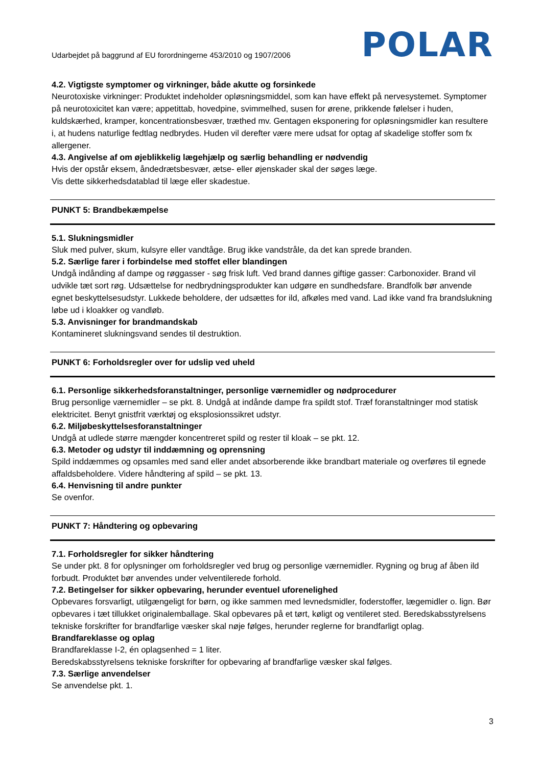Udarbejdet på baggrund af EU forordningerne 453/2010 og 1907/2006
POLAR
4.2. Vigtigste symptomer og virkninger, både akutte og forsinkede
Neurotoxiske virkninger: Produktet indeholder opløsningsmiddel, som kan have effekt på nervesystemet. Symptomer på neurotoxicitet kan være; appetittab, hovedpine, svimmelhed, susen for ørene, prikkende følelser i huden, kuldskærhed, kramper, koncentrationsbesvær, træthed mv. Gentagen eksponering for opløsningsmidler kan resultere i, at hudens naturlige fedtlag nedbrydes. Huden vil derefter være mere udsat for optag af skadelige stoffer som fx allergener.
4.3. Angivelse af om øjeblikkelig lægehjælp og særlig behandling er nødvendig
Hvis der opstår eksem, åndedrætsbesvær, ætse- eller øjenskader skal der søges læge.
Vis dette sikkerhedsdatablad til læge eller skadestue.
PUNKT 5: Brandbekæmpelse
5.1. Slukningsmidler
Sluk med pulver, skum, kulsyre eller vandtåge. Brug ikke vandstråle, da det kan sprede branden.
5.2. Særlige farer i forbindelse med stoffet eller blandingen
Undgå indånding af dampe og røggasser - søg frisk luft. Ved brand dannes giftige gasser: Carbonoxider. Brand vil udvikle tæt sort røg. Udsættelse for nedbrydningsprodukter kan udgøre en sundhedsfare. Brandfolk bør anvende egnet beskyttelsesudstyr. Lukkede beholdere, der udsættes for ild, afkøles med vand. Lad ikke vand fra brandslukning løbe ud i kloakker og vandløb.
5.3. Anvisninger for brandmandskab
Kontamineret slukningsvand sendes til destruktion.
PUNKT 6: Forholdsregler over for udslip ved uheld
6.1. Personlige sikkerhedsforanstaltninger, personlige værnemidler og nødprocedurer
Brug personlige værnemidler – se pkt. 8. Undgå at indånde dampe fra spildt stof. Træf foranstaltninger mod statisk elektricitet. Benyt gnistfrit værktøj og eksplosionssikret udstyr.
6.2. Miljøbeskyttelsesforanstaltninger
Undgå at udlede større mængder koncentreret spild og rester til kloak – se pkt. 12.
6.3. Metoder og udstyr til inddæmning og oprensning
Spild inddæmmes og opsamles med sand eller andet absorberende ikke brandbart materiale og overføres til egnede affaldsbeholdere. Videre håndtering af spild – se pkt. 13.
6.4. Henvisning til andre punkter
Se ovenfor.
PUNKT 7: Håndtering og opbevaring
7.1. Forholdsregler for sikker håndtering
Se under pkt. 8 for oplysninger om forholdsregler ved brug og personlige værnemidler. Rygning og brug af åben ild forbudt. Produktet bør anvendes under velventilerede forhold.
7.2. Betingelser for sikker opbevaring, herunder eventuel uforenelighed
Opbevares forsvarligt, utilgængeligt for børn, og ikke sammen med levnedsmidler, foderstoffer, lægemidler o. lign. Bør opbevares i tæt tillukket originalemballage. Skal opbevares på et tørt, køligt og ventileret sted. Beredskabsstyrelsens tekniske forskrifter for brandfarlige væsker skal nøje følges, herunder reglerne for brandfarligt oplag.
Brandfareklasse og oplag
Brandfareklasse I-2, én oplagsenhed = 1 liter.
Beredskabsstyrelsens tekniske forskrifter for opbevaring af brandfarlige væsker skal følges.
7.3. Særlige anvendelser
Se anvendelse pkt. 1.
3